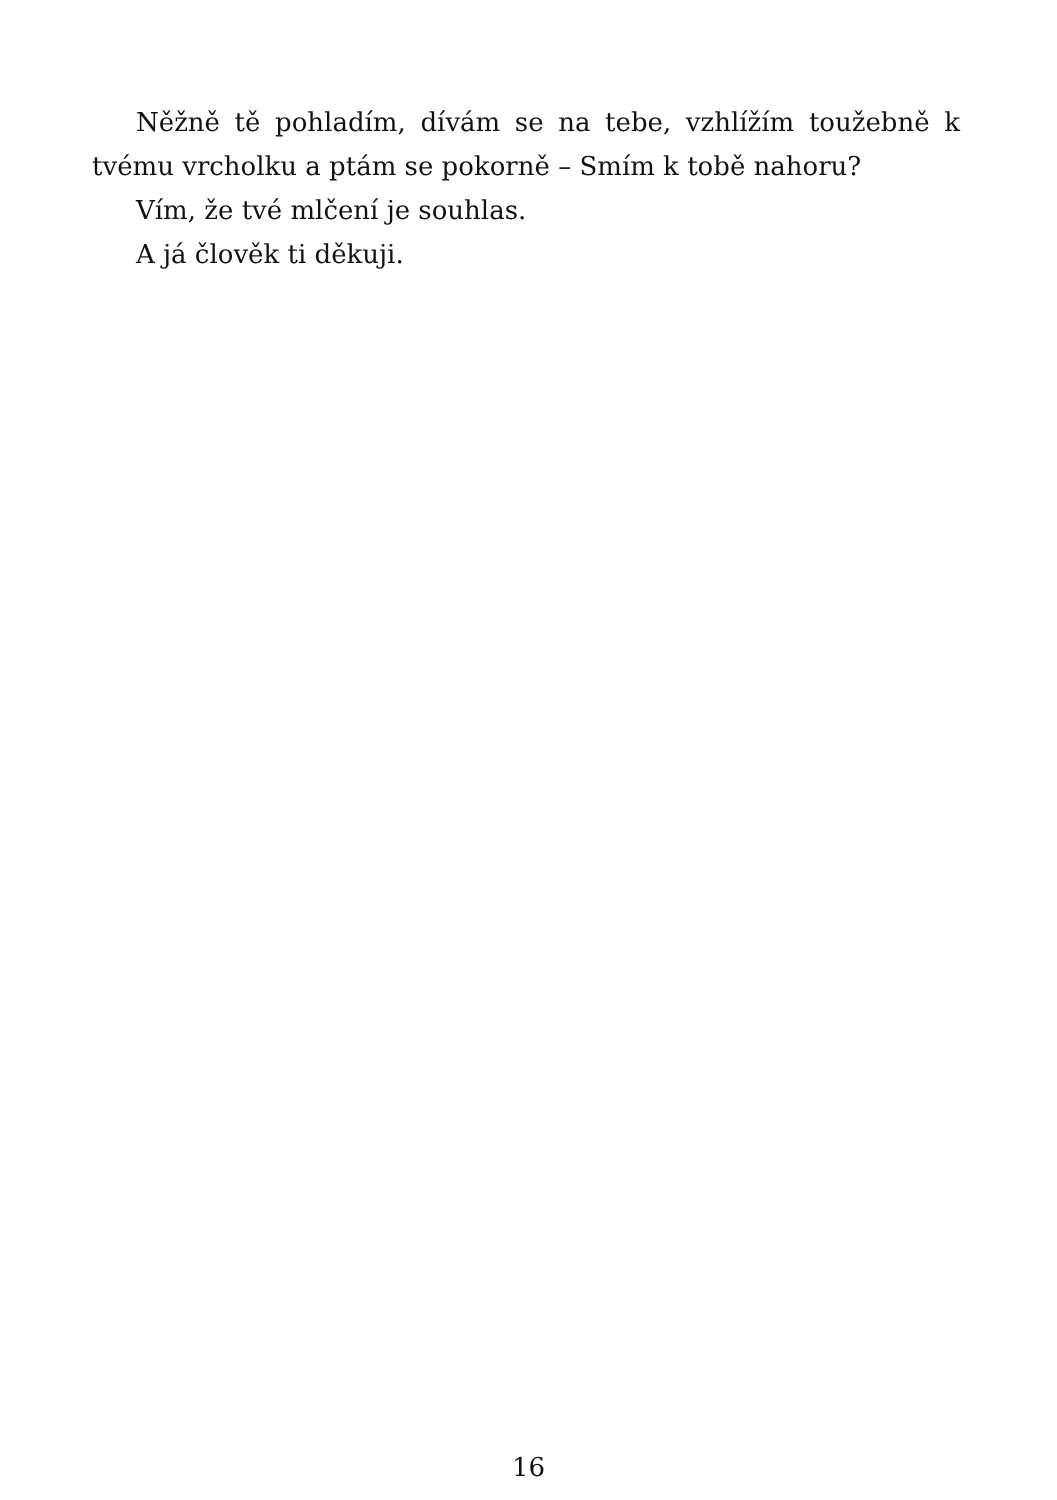Něžně tě pohladím, dívám se na tebe, vzhlížím toužebně k tvému vrcholku a ptám se pokorně – Smím k tobě nahoru?
Vím, že tvé mlčení je souhlas.
A já člověk ti děkuji.
16